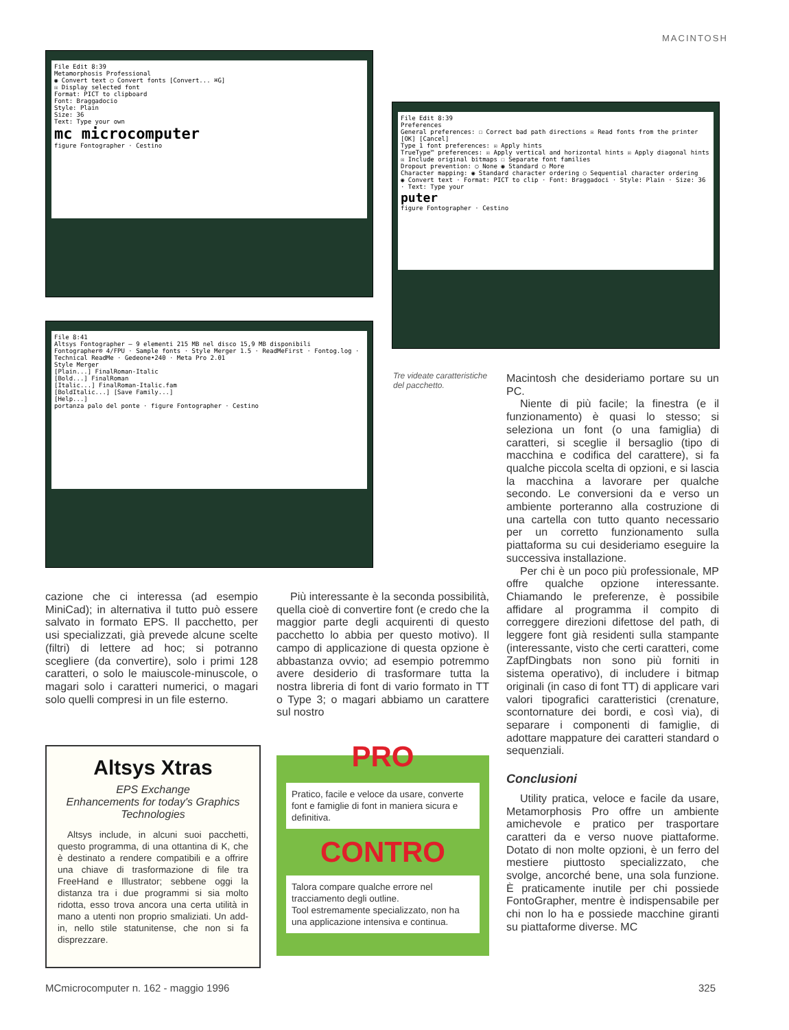MACINTOSH
File Edit 8:39
Metamorphosis Professional
◉ Convert text ○ Convert fonts [Convert... ⌘G]
☒ Display selected font
Format: PICT to clipboard
Font: Braggadocio
Style: Plain
Size: 36
Text: Type your own
mc microcomputer
figure Fontographer · Cestino
File Edit 8:39
Preferences
General preferences: ☐ Correct bad path directions ☒ Read fonts from the printer [OK] [Cancel]
Type 1 font preferences: ☒ Apply hints
TrueType™ preferences: ☒ Apply vertical and horizontal hints ☒ Apply diagonal hints ☒ Include original bitmaps ☐ Separate font families
Dropout prevention: ○ None ◉ Standard ○ More
Character mapping: ◉ Standard character ordering ○ Sequential character ordering
◉ Convert text · Format: PICT to clip · Font: Braggadoci · Style: Plain · Size: 36 · Text: Type your
puter
figure Fontographer · Cestino
File 8:41
Altsys Fontographer — 9 elementi 215 MB nel disco 15,9 MB disponibili
Fontographer® 4/FPU · Sample fonts · Style Merger 1.5 · ReadMeFirst · Fontog.log · Technical ReadMe · Gedeone•240 · Meta Pro 2.01
Style Merger
[Plain...] FinalRoman-Italic
[Bold...] FinalRoman
[Italic...] FinalRoman-Italic.fam
[BoldItalic...] [Save Family...]
[Help...]
portanza palo del ponte · figure Fontographer · Cestino
Tre videate caratteristi­che del pacchetto.
cazione che ci interessa (ad esempio MiniCad); in alternativa il tutto può essere salvato in formato EPS. Il pacchetto, per usi specializzati, già prevede alcune scelte (filtri) di lettere ad hoc; si potranno scegliere (da convertire), solo i primi 128 caratteri, o solo le maiuscole-minuscole, o magari solo i caratteri numerici, o magari solo quelli compresi in un file esterno.
Più interessante è la seconda possibilità, quella cioè di convertire font (e credo che la maggior parte degli acquirenti di questo pacchetto lo abbia per questo motivo). Il campo di applicazione di questa opzione è abbastanza ovvio; ad esempio potremmo avere desiderio di trasformare tutta la nostra libreria di font di vario formato in TT o Type 3; o magari abbiamo un carattere sul nostro
Macintosh che desideriamo portare su un PC.
Niente di più facile; la finestra (e il funzionamento) è quasi lo stesso; si seleziona un font (o una famiglia) di caratteri, si sceglie il bersaglio (tipo di macchina e codifica del carattere), si fa qualche piccola scelta di opzioni, e si lascia la macchina a lavorare per qualche secondo. Le conversioni da e verso un ambiente porteranno alla costruzione di una cartella con tutto quanto necessario per un corretto funzionamento sulla piattaforma su cui desideriamo eseguire la successiva installazione.
Per chi è un poco più professionale, MP offre qualche opzione interessante. Chiamando le preferenze, è possibile affidare al programma il compito di correggere direzioni difettose del path, di leggere font già residenti sulla stampante (interessante, visto che certi caratteri, come ZapfDingbats non sono più forniti in sistema operativo), di includere i bitmap originali (in caso di font TT) di applicare vari valori tipografici caratteristici (crenature, scontornature dei bordi, e così via), di separare i componenti di famiglie, di adottare mappature dei caratteri standard o sequenziali.
Conclusioni
Utility pratica, veloce e facile da usare, Metamorphosis Pro offre un ambiente amichevole e pratico per trasportare caratteri da e verso nuove piattaforme. Dotato di non molte opzioni, è un ferro del mestiere piuttosto specializzato, che svolge, ancorché bene, una sola funzione. È praticamente inutile per chi possiede FontoGrapher, mentre è indispensabile per chi non lo ha e possiede macchine giranti su piattaforme diverse. MC
Altsys Xtras
EPS Exchange
Enhancements for today's Graphics Technologies
Altsys include, in alcuni suoi pacchetti, questo programma, di una ottantina di K, che è destinato a rendere compatibili e a offrire una chiave di trasformazione di file tra FreeHand e Illustrator; sebbene oggi la distanza tra i due programmi si sia molto ridotta, esso trova ancora una certa utilità in mano a utenti non proprio smaliziati. Un add-in, nello stile statunitense, che non si fa disprezzare.
PRO
Pratico, facile e veloce da usare, converte font e famiglie di font in maniera sicura e definitiva.
CONTRO
Talora compare qualche errore nel tracciamento degli outline.
Tool estremamente specializzato, non ha una applicazione intensiva e continua.
MCmicrocomputer n. 162 - maggio 1996
325